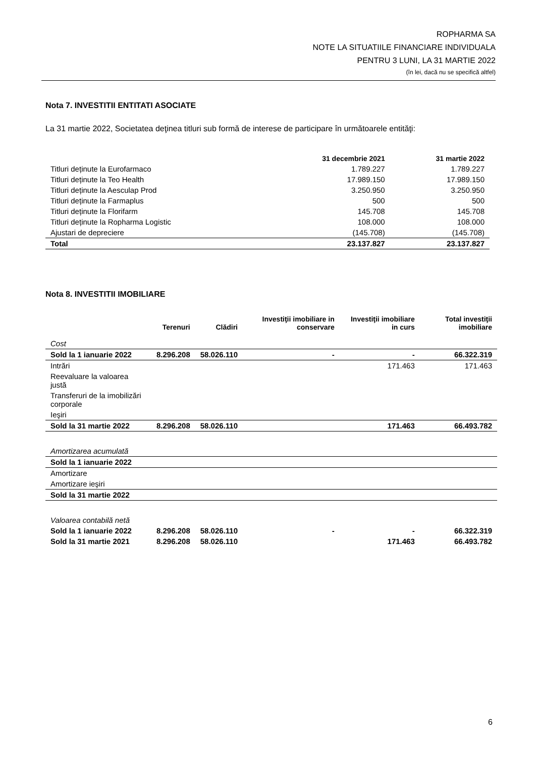ROPHARMA SA
NOTE LA SITUATIILE FINANCIARE INDIVIDUALA
PENTRU 3 LUNI, LA 31 MARTIE 2022
(în lei, dacă nu se specifică altfel)
Nota 7. INVESTITII ENTITATI ASOCIATE
La 31 martie 2022, Societatea deţinea titluri sub formă de interese de participare în următoarele entităţi:
| | 31 decembrie 2021 | 31 martie 2022 |
| --- | --- | --- |
| Titluri deținute la Eurofarmaco | 1.789.227 | 1.789.227 |
| Titluri deținute la Teo Health | 17.989.150 | 17.989.150 |
| Titluri deținute la Aesculap Prod | 3.250.950 | 3.250.950 |
| Titluri deținute la Farmaplus | 500 | 500 |
| Titluri deținute la Florifarm | 145.708 | 145.708 |
| Titluri deținute la Ropharma Logistic | 108.000 | 108.000 |
| Ajustari de depreciere | (145.708) | (145.708) |
| Total | 23.137.827 | 23.137.827 |
Nota 8. INVESTITII IMOBILIARE
| | Terenuri | Clădiri | Investiţii imobiliare in conservare | Investiţii imobiliare in curs | Total investiţii imobiliare |
| --- | --- | --- | --- | --- | --- |
| Cost | | | | | |
| Sold la 1 ianuarie 2022 | 8.296.208 | 58.026.110 | - | - | 66.322.319 |
| Intrări | | | | 171.463 | 171.463 |
| Reevaluare la valoarea justă | | | | | |
| Transferuri de la imobilizări corporale | | | | | |
| Ieşiri | | | | | |
| Sold la 31 martie 2022 | 8.296.208 | 58.026.110 | | 171.463 | 66.493.782 |
| Amortizarea acumulată | | | | | |
| Sold la 1 ianuarie 2022 | | | | | |
| Amortizare | | | | | |
| Amortizare ieşiri | | | | | |
| Sold la 31 martie 2022 | | | | | |
| Valoarea contabilă netă | | | | | |
| Sold la 1 ianuarie 2022 | 8.296.208 | 58.026.110 | - | - | 66.322.319 |
| Sold la 31 martie 2021 | 8.296.208 | 58.026.110 | | 171.463 | 66.493.782 |
6